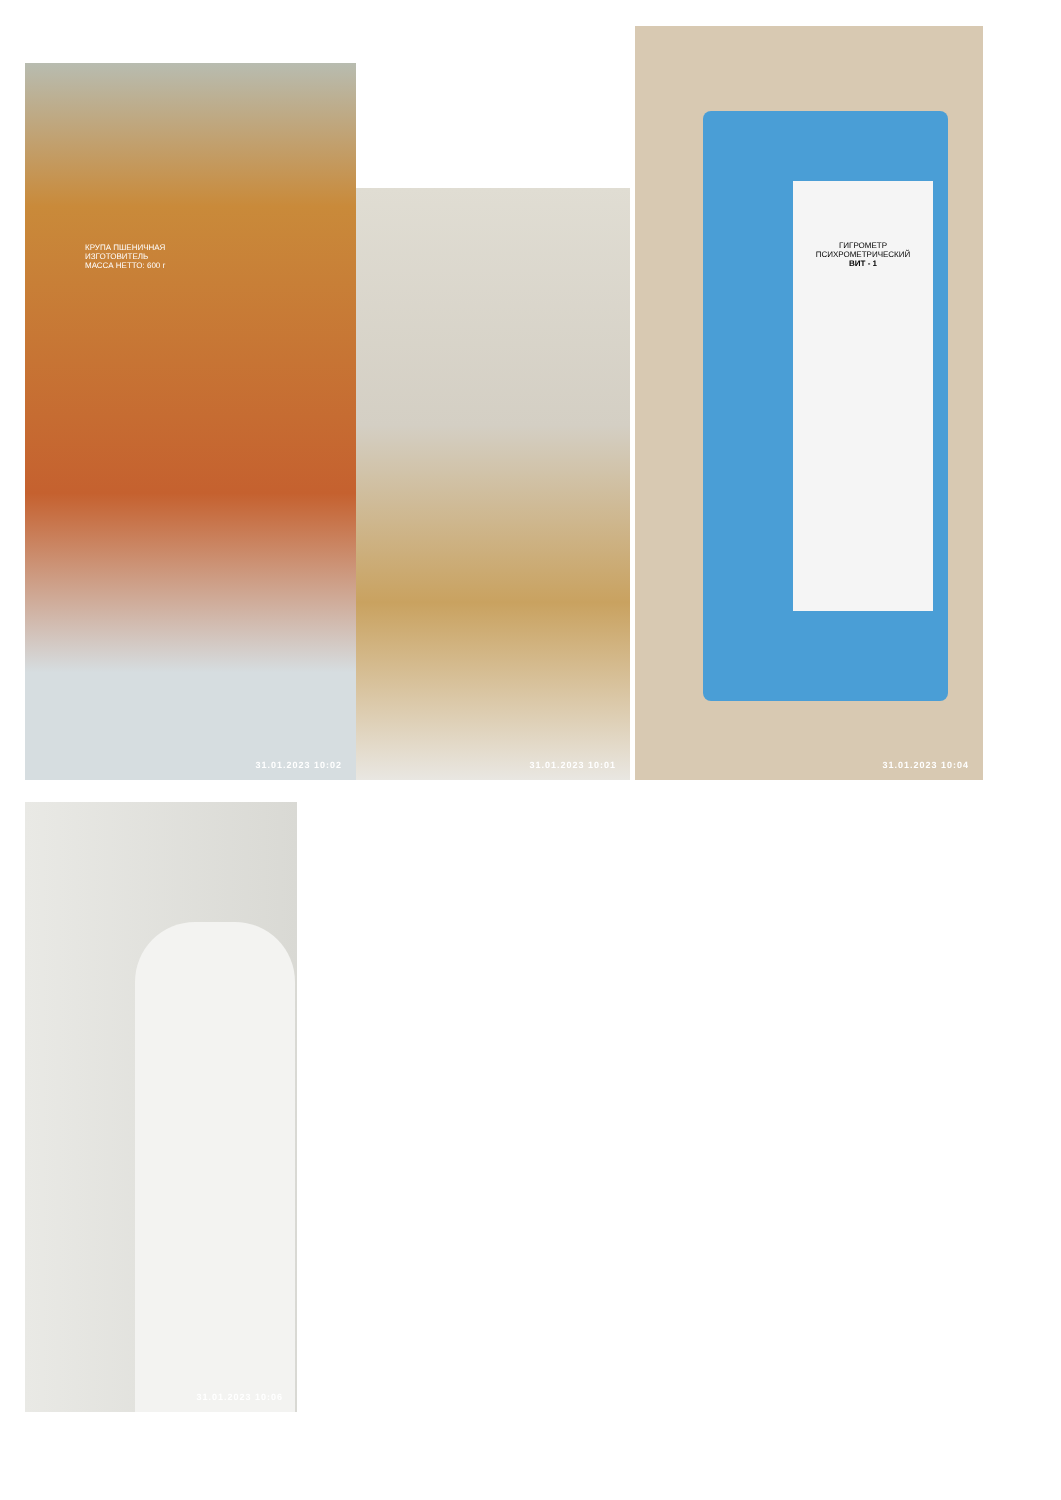КРУПА ПШЕНИЧНАЯ
ИЗГОТОВИТЕЛЬ
МАССА НЕТТО: 600 г
31.01.2023 10:02
31.01.2023 10:01
ГИГРОМЕТР ПСИХРОМЕТРИЧЕСКИЙ
ВИТ - 1
31.01.2023 10:04
31.01.2023 10:06